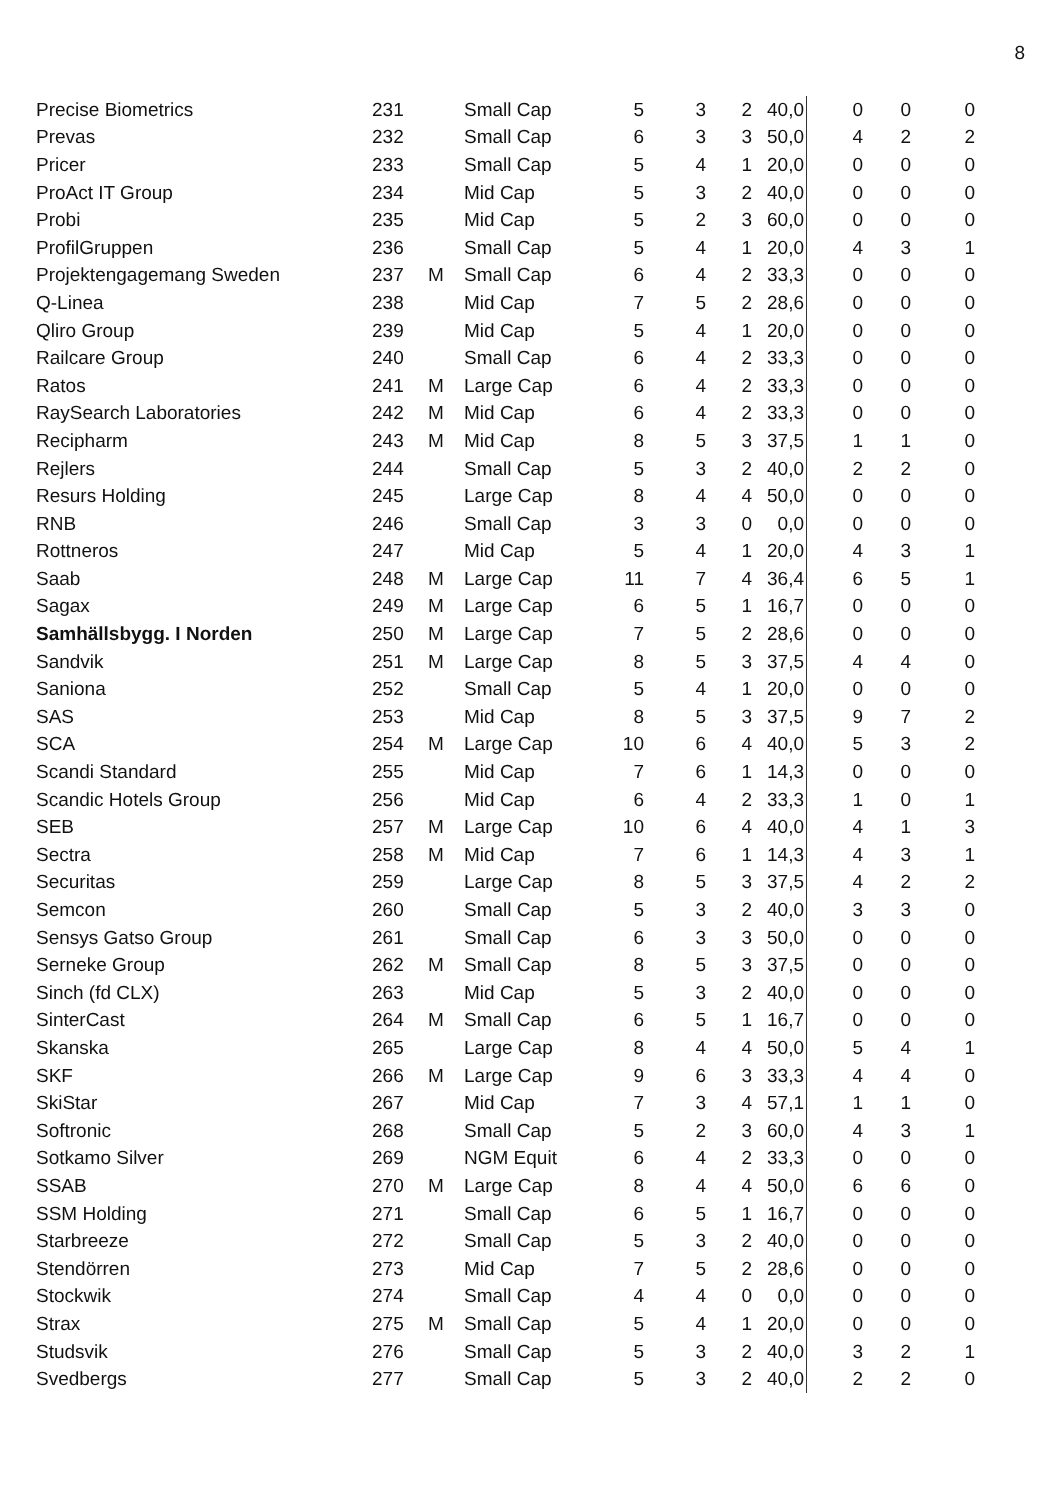8
| Precise Biometrics | 231 | | Small Cap | 5 | 3 | 2 | 40,0 | 0 | 0 | 0 |
| Prevas | 232 | | Small Cap | 6 | 3 | 3 | 50,0 | 4 | 2 | 2 |
| Pricer | 233 | | Small Cap | 5 | 4 | 1 | 20,0 | 0 | 0 | 0 |
| ProAct IT Group | 234 | | Mid Cap | 5 | 3 | 2 | 40,0 | 0 | 0 | 0 |
| Probi | 235 | | Mid Cap | 5 | 2 | 3 | 60,0 | 0 | 0 | 0 |
| ProfilGruppen | 236 | | Small Cap | 5 | 4 | 1 | 20,0 | 4 | 3 | 1 |
| Projektengagemang Sweden | 237 | M | Small Cap | 6 | 4 | 2 | 33,3 | 0 | 0 | 0 |
| Q-Linea | 238 | | Mid Cap | 7 | 5 | 2 | 28,6 | 0 | 0 | 0 |
| Qliro Group | 239 | | Mid Cap | 5 | 4 | 1 | 20,0 | 0 | 0 | 0 |
| Railcare Group | 240 | | Small Cap | 6 | 4 | 2 | 33,3 | 0 | 0 | 0 |
| Ratos | 241 | M | Large Cap | 6 | 4 | 2 | 33,3 | 0 | 0 | 0 |
| RaySearch Laboratories | 242 | M | Mid Cap | 6 | 4 | 2 | 33,3 | 0 | 0 | 0 |
| Recipharm | 243 | M | Mid Cap | 8 | 5 | 3 | 37,5 | 1 | 1 | 0 |
| Rejlers | 244 | | Small Cap | 5 | 3 | 2 | 40,0 | 2 | 2 | 0 |
| Resurs Holding | 245 | | Large Cap | 8 | 4 | 4 | 50,0 | 0 | 0 | 0 |
| RNB | 246 | | Small Cap | 3 | 3 | 0 | 0,0 | 0 | 0 | 0 |
| Rottneros | 247 | | Mid Cap | 5 | 4 | 1 | 20,0 | 4 | 3 | 1 |
| Saab | 248 | M | Large Cap | 11 | 7 | 4 | 36,4 | 6 | 5 | 1 |
| Sagax | 249 | M | Large Cap | 6 | 5 | 1 | 16,7 | 0 | 0 | 0 |
| Samhällsbygg. I Norden | 250 | M | Large Cap | 7 | 5 | 2 | 28,6 | 0 | 0 | 0 |
| Sandvik | 251 | M | Large Cap | 8 | 5 | 3 | 37,5 | 4 | 4 | 0 |
| Saniona | 252 | | Small Cap | 5 | 4 | 1 | 20,0 | 0 | 0 | 0 |
| SAS | 253 | | Mid Cap | 8 | 5 | 3 | 37,5 | 9 | 7 | 2 |
| SCA | 254 | M | Large Cap | 10 | 6 | 4 | 40,0 | 5 | 3 | 2 |
| Scandi Standard | 255 | | Mid Cap | 7 | 6 | 1 | 14,3 | 0 | 0 | 0 |
| Scandic Hotels Group | 256 | | Mid Cap | 6 | 4 | 2 | 33,3 | 1 | 0 | 1 |
| SEB | 257 | M | Large Cap | 10 | 6 | 4 | 40,0 | 4 | 1 | 3 |
| Sectra | 258 | M | Mid Cap | 7 | 6 | 1 | 14,3 | 4 | 3 | 1 |
| Securitas | 259 | | Large Cap | 8 | 5 | 3 | 37,5 | 4 | 2 | 2 |
| Semcon | 260 | | Small Cap | 5 | 3 | 2 | 40,0 | 3 | 3 | 0 |
| Sensys Gatso Group | 261 | | Small Cap | 6 | 3 | 3 | 50,0 | 0 | 0 | 0 |
| Serneke Group | 262 | M | Small Cap | 8 | 5 | 3 | 37,5 | 0 | 0 | 0 |
| Sinch (fd CLX) | 263 | | Mid Cap | 5 | 3 | 2 | 40,0 | 0 | 0 | 0 |
| SinterCast | 264 | M | Small Cap | 6 | 5 | 1 | 16,7 | 0 | 0 | 0 |
| Skanska | 265 | | Large Cap | 8 | 4 | 4 | 50,0 | 5 | 4 | 1 |
| SKF | 266 | M | Large Cap | 9 | 6 | 3 | 33,3 | 4 | 4 | 0 |
| SkiStar | 267 | | Mid Cap | 7 | 3 | 4 | 57,1 | 1 | 1 | 0 |
| Softronic | 268 | | Small Cap | 5 | 2 | 3 | 60,0 | 4 | 3 | 1 |
| Sotkamo Silver | 269 | | NGM Equit | 6 | 4 | 2 | 33,3 | 0 | 0 | 0 |
| SSAB | 270 | M | Large Cap | 8 | 4 | 4 | 50,0 | 6 | 6 | 0 |
| SSM Holding | 271 | | Small Cap | 6 | 5 | 1 | 16,7 | 0 | 0 | 0 |
| Starbreeze | 272 | | Small Cap | 5 | 3 | 2 | 40,0 | 0 | 0 | 0 |
| Stendörren | 273 | | Mid Cap | 7 | 5 | 2 | 28,6 | 0 | 0 | 0 |
| Stockwik | 274 | | Small Cap | 4 | 4 | 0 | 0,0 | 0 | 0 | 0 |
| Strax | 275 | M | Small Cap | 5 | 4 | 1 | 20,0 | 0 | 0 | 0 |
| Studsvik | 276 | | Small Cap | 5 | 3 | 2 | 40,0 | 3 | 2 | 1 |
| Svedbergs | 277 | | Small Cap | 5 | 3 | 2 | 40,0 | 2 | 2 | 0 |